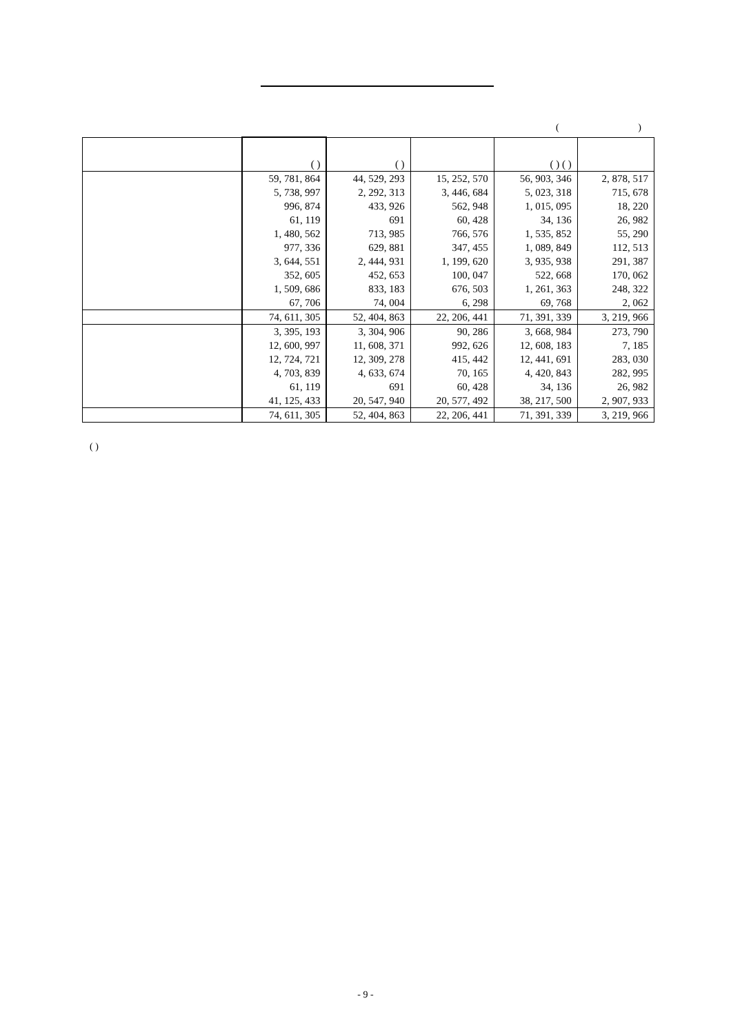()
| | ( ) | ( ) | | ( ) ( ) | |
| --- | --- | --- | --- | --- | --- |
| | 59, 781, 864 5, 738, 997 996, 874 61, 119 1, 480, 562 977, 336 3, 644, 551 352, 605 1, 509, 686 67, 706 | 44, 529, 293 2, 292, 313 433, 926 691 713, 985 629, 881 2, 444, 931 452, 653 833, 183 74, 004 | 15, 252, 570 3, 446, 684 562, 948 60, 428 766, 576 347, 455 1, 199, 620 100, 047 676, 503 6, 298 | 56, 903, 346 5, 023, 318 1, 015, 095 34, 136 1, 535, 852 1, 089, 849 3, 935, 938 522, 668 1, 261, 363 69, 768 | 2, 878, 517 715, 678 18, 220 26, 982 55, 290 112, 513 291, 387 170, 062 248, 322 2, 062 |
| | 74, 611, 305 | 52, 404, 863 | 22, 206, 441 | 71, 391, 339 | 3, 219, 966 |
| | 3, 395, 193 12, 600, 997 12, 724, 721 4, 703, 839 61, 119 41, 125, 433 | 3, 304, 906 11, 608, 371 12, 309, 278 4, 633, 674 691 20, 547, 940 | 90, 286 992, 626 415, 442 70, 165 60, 428 20, 577, 492 | 3, 668, 984 12, 608, 183 12, 441, 691 4, 420, 843 34, 136 38, 217, 500 | 273, 790 7, 185 283, 030 282, 995 26, 982 2, 907, 933 |
| | 74, 611, 305 | 52, 404, 863 | 22, 206, 441 | 71, 391, 339 | 3, 219, 966 |
( )
- 9 -